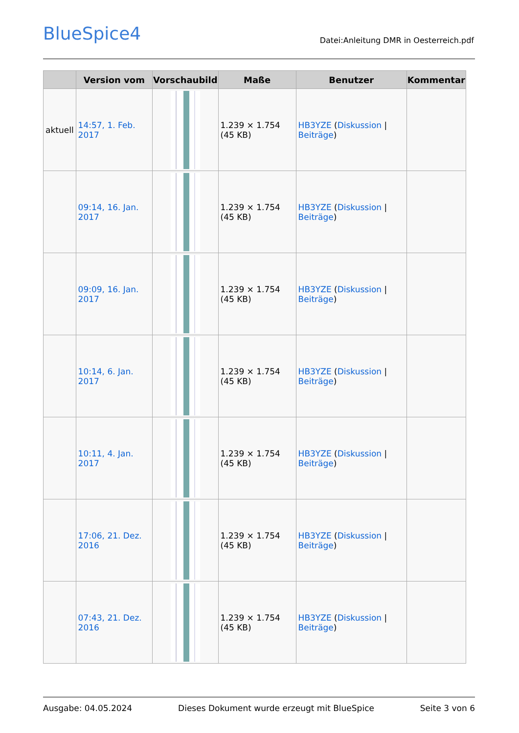BlueSpice4
Datei:Anleitung DMR in Oesterreich.pdf
| | Version vom | Vorschaubild | Maße | Benutzer | Kommentar |
| --- | --- | --- | --- | --- | --- |
| aktuell | 14:57, 1. Feb. 2017 | | 1.239 × 1.754 (45 KB) | HB3YZE ( Diskussion / Beiträge ) | |
| | 09:14, 16. Jan. 2017 | | 1.239 × 1.754 (45 KB) | HB3YZE ( Diskussion / Beiträge ) | |
| | 09:09, 16. Jan. 2017 | | 1.239 × 1.754 (45 KB) | HB3YZE ( Diskussion / Beiträge ) | |
| | 10:14, 6. Jan. 2017 | | 1.239 × 1.754 (45 KB) | HB3YZE ( Diskussion / Beiträge ) | |
| | 10:11, 4. Jan. 2017 | | 1.239 × 1.754 (45 KB) | HB3YZE ( Diskussion / Beiträge ) | |
| | 17:06, 21. Dez. 2016 | | 1.239 × 1.754 (45 KB) | HB3YZE ( Diskussion / Beiträge ) | |
| | 07:43, 21. Dez. 2016 | | 1.239 × 1.754 (45 KB) | HB3YZE ( Diskussion / Beiträge ) | |
Ausgabe: 04.05.2024 Dieses Dokument wurde erzeugt mit BlueSpice Seite 3 von 6